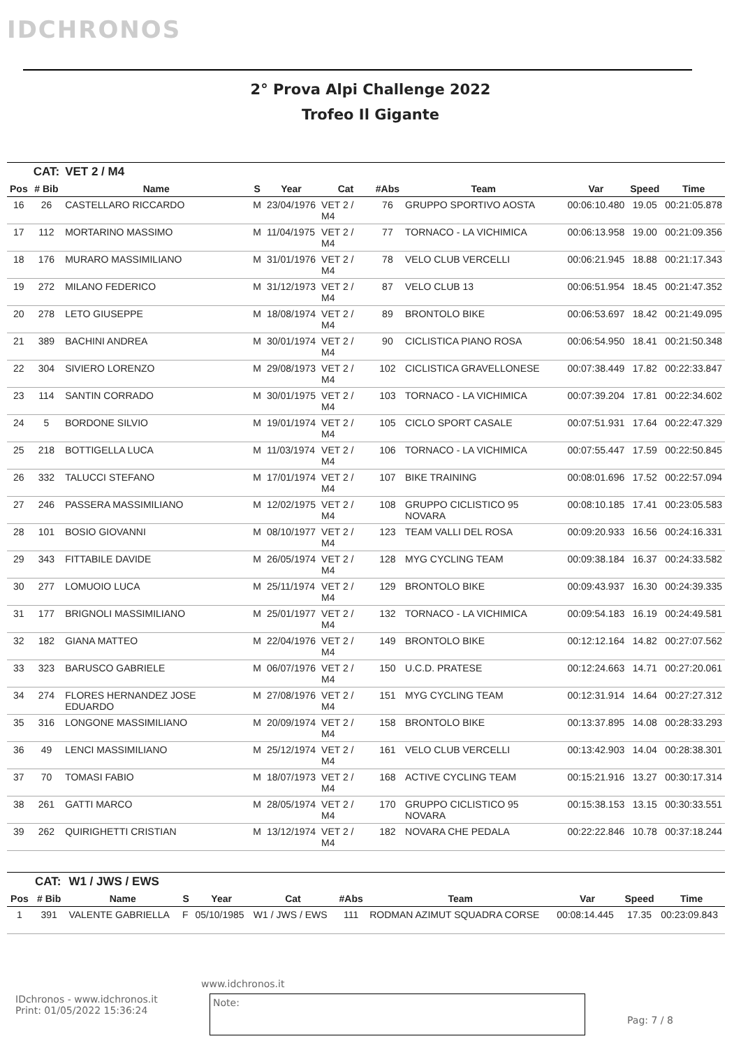IDCHRONOS
2° Prova Alpi Challenge 2022
Trofeo Il Gigante
| | CAT: | VET 2 / M4 | | | | | | | | |
| Pos | # Bib | Name | S | Year | Cat | #Abs | Team | Var | Speed | Time |
| 16 | 26 | CASTELLARO RICCARDO | M | 23/04/1976 | VET 2 / M4 | 76 | GRUPPO SPORTIVO AOSTA | 00:06:10.480 | 19.05 | 00:21:05.878 |
| 17 | 112 | MORTARINO MASSIMO | M | 11/04/1975 | VET 2 / M4 | 77 | TORNACO - LA VICHIMICA | 00:06:13.958 | 19.00 | 00:21:09.356 |
| 18 | 176 | MURARO MASSIMILIANO | M | 31/01/1976 | VET 2 / M4 | 78 | VELO CLUB VERCELLI | 00:06:21.945 | 18.88 | 00:21:17.343 |
| 19 | 272 | MILANO FEDERICO | M | 31/12/1973 | VET 2 / M4 | 87 | VELO CLUB 13 | 00:06:51.954 | 18.45 | 00:21:47.352 |
| 20 | 278 | LETO GIUSEPPE | M | 18/08/1974 | VET 2 / M4 | 89 | BRONTOLO BIKE | 00:06:53.697 | 18.42 | 00:21:49.095 |
| 21 | 389 | BACHINI ANDREA | M | 30/01/1974 | VET 2 / M4 | 90 | CICLISTICA PIANO ROSA | 00:06:54.950 | 18.41 | 00:21:50.348 |
| 22 | 304 | SIVIERO LORENZO | M | 29/08/1973 | VET 2 / M4 | 102 | CICLISTICA GRAVELLONESE | 00:07:38.449 | 17.82 | 00:22:33.847 |
| 23 | 114 | SANTIN CORRADO | M | 30/01/1975 | VET 2 / M4 | 103 | TORNACO - LA VICHIMICA | 00:07:39.204 | 17.81 | 00:22:34.602 |
| 24 | 5 | BORDONE SILVIO | M | 19/01/1974 | VET 2 / M4 | 105 | CICLO SPORT CASALE | 00:07:51.931 | 17.64 | 00:22:47.329 |
| 25 | 218 | BOTTIGELLA LUCA | M | 11/03/1974 | VET 2 / M4 | 106 | TORNACO - LA VICHIMICA | 00:07:55.447 | 17.59 | 00:22:50.845 |
| 26 | 332 | TALUCCI STEFANO | M | 17/01/1974 | VET 2 / M4 | 107 | BIKE TRAINING | 00:08:01.696 | 17.52 | 00:22:57.094 |
| 27 | 246 | PASSERA MASSIMILIANO | M | 12/02/1975 | VET 2 / M4 | 108 | GRUPPO CICLISTICO 95 NOVARA | 00:08:10.185 | 17.41 | 00:23:05.583 |
| 28 | 101 | BOSIO GIOVANNI | M | 08/10/1977 | VET 2 / M4 | 123 | TEAM VALLI DEL ROSA | 00:09:20.933 | 16.56 | 00:24:16.331 |
| 29 | 343 | FITTABILE DAVIDE | M | 26/05/1974 | VET 2 / M4 | 128 | MYG CYCLING TEAM | 00:09:38.184 | 16.37 | 00:24:33.582 |
| 30 | 277 | LOMUOIO LUCA | M | 25/11/1974 | VET 2 / M4 | 129 | BRONTOLO BIKE | 00:09:43.937 | 16.30 | 00:24:39.335 |
| 31 | 177 | BRIGNOLI MASSIMILIANO | M | 25/01/1977 | VET 2 / M4 | 132 | TORNACO - LA VICHIMICA | 00:09:54.183 | 16.19 | 00:24:49.581 |
| 32 | 182 | GIANA MATTEO | M | 22/04/1976 | VET 2 / M4 | 149 | BRONTOLO BIKE | 00:12:12.164 | 14.82 | 00:27:07.562 |
| 33 | 323 | BARUSCO GABRIELE | M | 06/07/1976 | VET 2 / M4 | 150 | U.C.D. PRATESE | 00:12:24.663 | 14.71 | 00:27:20.061 |
| 34 | 274 | FLORES HERNANDEZ JOSE EDUARDO | M | 27/08/1976 | VET 2 / M4 | 151 | MYG CYCLING TEAM | 00:12:31.914 | 14.64 | 00:27:27.312 |
| 35 | 316 | LONGONE MASSIMILIANO | M | 20/09/1974 | VET 2 / M4 | 158 | BRONTOLO BIKE | 00:13:37.895 | 14.08 | 00:28:33.293 |
| 36 | 49 | LENCI MASSIMILIANO | M | 25/12/1974 | VET 2 / M4 | 161 | VELO CLUB VERCELLI | 00:13:42.903 | 14.04 | 00:28:38.301 |
| 37 | 70 | TOMASI FABIO | M | 18/07/1973 | VET 2 / M4 | 168 | ACTIVE CYCLING TEAM | 00:15:21.916 | 13.27 | 00:30:17.314 |
| 38 | 261 | GATTI MARCO | M | 28/05/1974 | VET 2 / M4 | 170 | GRUPPO CICLISTICO 95 NOVARA | 00:15:38.153 | 13.15 | 00:30:33.551 |
| 39 | 262 | QUIRIGHETTI CRISTIAN | M | 13/12/1974 | VET 2 / M4 | 182 | NOVARA CHE PEDALA | 00:22:22.846 | 10.78 | 00:37:18.244 |
| | CAT: | W1 / JWS / EWS | | | | | | | | |
| Pos | # Bib | Name | S | Year | Cat | #Abs | Team | Var | Speed | Time |
| 1 | 391 | VALENTE GABRIELLA | F | 05/10/1985 | W1 / JWS / EWS | 111 | RODMAN AZIMUT SQUADRA CORSE | 00:08:14.445 | 17.35 | 00:23:09.843 |
www.idchronos.it
IDchronos - www.idchronos.it
Print: 01/05/2022 15:36:24
Note:
Pag: 7 / 8